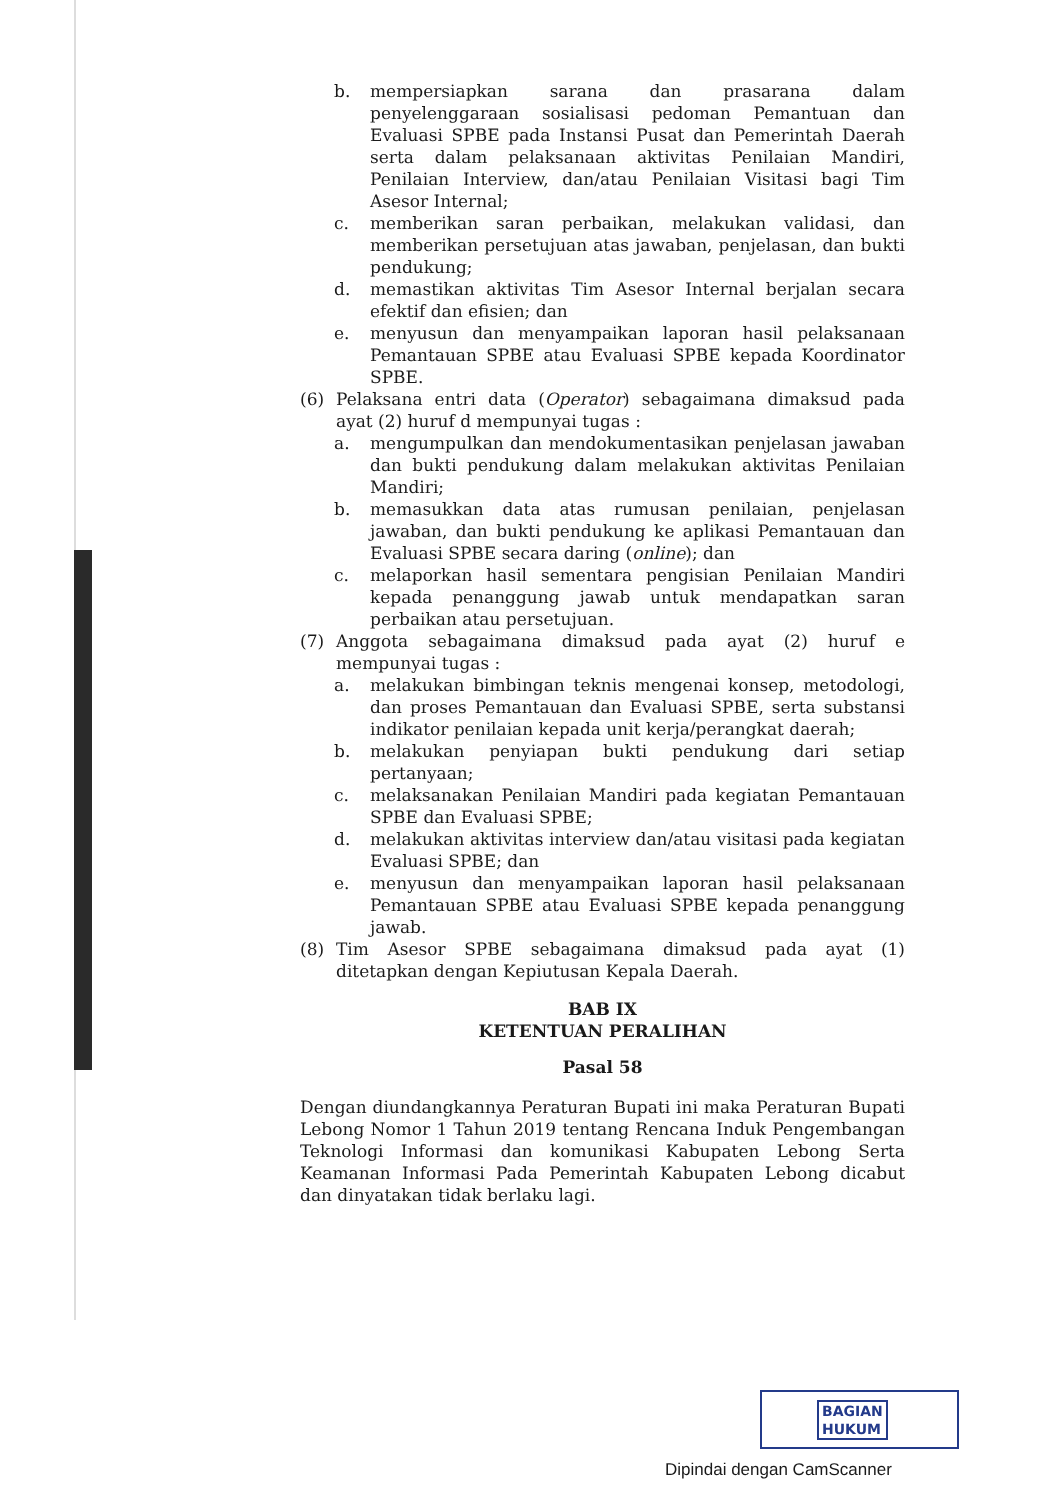b. mempersiapkan sarana dan prasarana dalam penyelenggaraan sosialisasi pedoman Pemantuan dan Evaluasi SPBE pada Instansi Pusat dan Pemerintah Daerah serta dalam pelaksanaan aktivitas Penilaian Mandiri, Penilaian Interview, dan/atau Penilaian Visitasi bagi Tim Asesor Internal;
c. memberikan saran perbaikan, melakukan validasi, dan memberikan persetujuan atas jawaban, penjelasan, dan bukti pendukung;
d. memastikan aktivitas Tim Asesor Internal berjalan secara efektif dan efisien; dan
e. menyusun dan menyampaikan laporan hasil pelaksanaan Pemantauan SPBE atau Evaluasi SPBE kepada Koordinator SPBE.
(6) Pelaksana entri data (Operator) sebagaimana dimaksud pada ayat (2) huruf d mempunyai tugas :
a. mengumpulkan dan mendokumentasikan penjelasan jawaban dan bukti pendukung dalam melakukan aktivitas Penilaian Mandiri;
b. memasukkan data atas rumusan penilaian, penjelasan jawaban, dan bukti pendukung ke aplikasi Pemantauan dan Evaluasi SPBE secara daring (online); dan
c. melaporkan hasil sementara pengisian Penilaian Mandiri kepada penanggung jawab untuk mendapatkan saran perbaikan atau persetujuan.
(7) Anggota sebagaimana dimaksud pada ayat (2) huruf e mempunyai tugas :
a. melakukan bimbingan teknis mengenai konsep, metodologi, dan proses Pemantauan dan Evaluasi SPBE, serta substansi indikator penilaian kepada unit kerja/perangkat daerah;
b. melakukan penyiapan bukti pendukung dari setiap pertanyaan;
c. melaksanakan Penilaian Mandiri pada kegiatan Pemantauan SPBE dan Evaluasi SPBE;
d. melakukan aktivitas interview dan/atau visitasi pada kegiatan Evaluasi SPBE; dan
e. menyusun dan menyampaikan laporan hasil pelaksanaan Pemantauan SPBE atau Evaluasi SPBE kepada penanggung jawab.
(8) Tim Asesor SPBE sebagaimana dimaksud pada ayat (1) ditetapkan dengan Kepiutusan Kepala Daerah.
BAB IX
KETENTUAN PERALIHAN
Pasal 58
Dengan diundangkannya Peraturan Bupati ini maka Peraturan Bupati Lebong Nomor 1 Tahun 2019 tentang Rencana Induk Pengembangan Teknologi Informasi dan komunikasi Kabupaten Lebong Serta Keamanan Informasi Pada Pemerintah Kabupaten Lebong dicabut dan dinyatakan tidak berlaku lagi.
BAGIAN
HUKUM
Dipindai dengan CamScanner